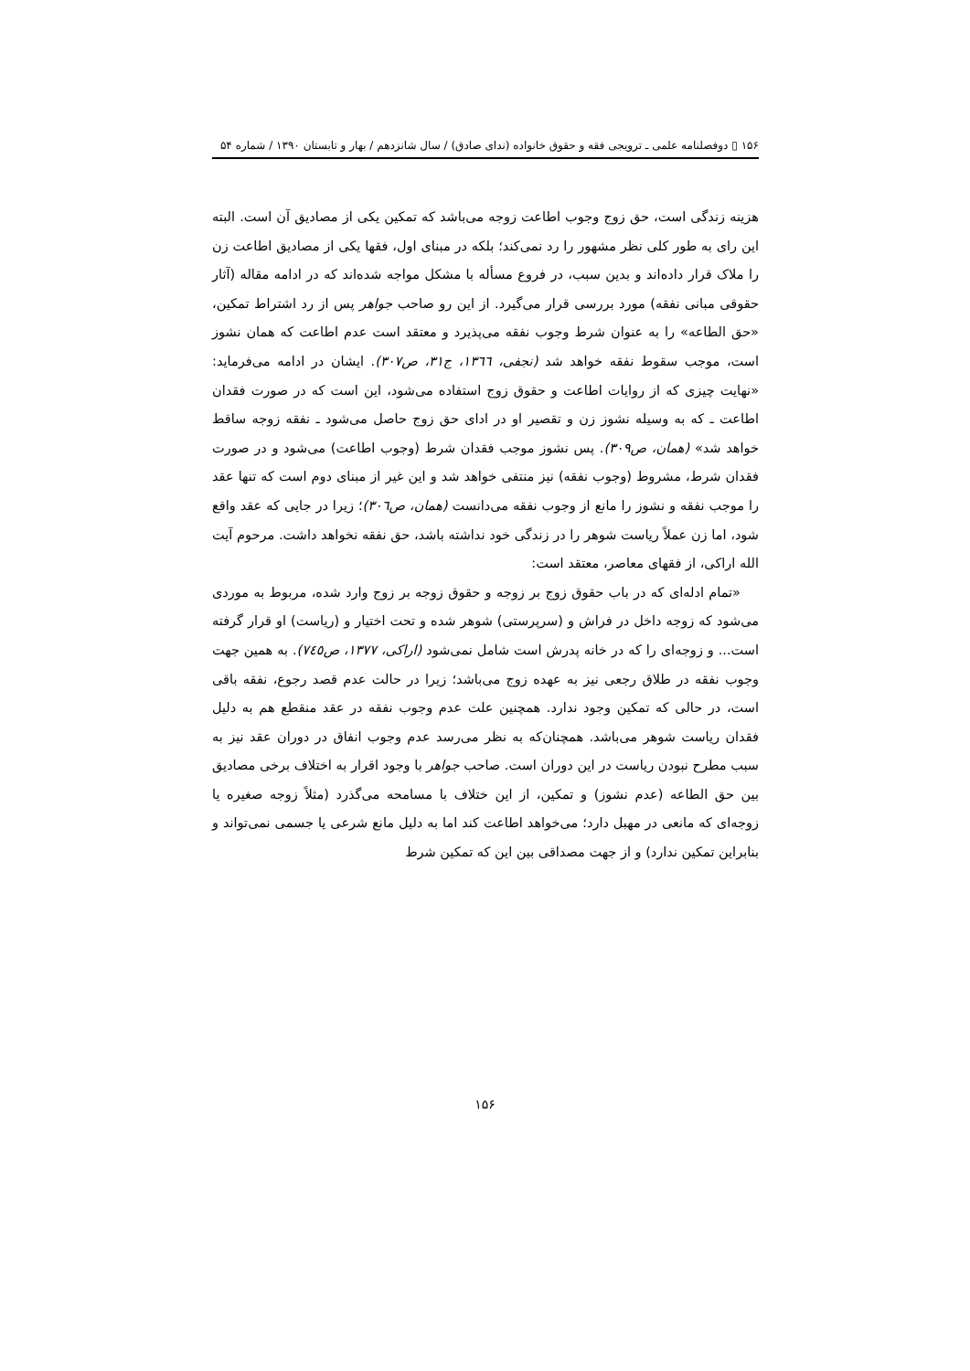۱۵۶ ▯ دوفصلنامه علمی ـ ترویجی فقه و حقوق خانواده (ندای صادق) / سال شانزدهم / بهار و تابستان ۱۳۹۰ / شماره ۵۴
هزینه زندگی است، حق زوج وجوب اطاعت زوجه می‌باشد که تمکین یکی از مصادیق آن است. البته این رای به طور کلی نظر مشهور را رد نمی‌کند؛ بلکه در مبنای اول، فقها یکی از مصادیق اطاعت زن را ملاک قرار داده‌اند و بدین سبب، در فروع مسأله با مشکل مواجه شده‌اند که در ادامه مقاله (آثار حقوقی مبانی نفقه) مورد بررسی قرار می‌گیرد. از این رو صاحب جواهر پس از رد اشتراط تمکین، «حق الطاعه» را به عنوان شرط وجوب نفقه می‌پذیرد و معتقد است عدم اطاعت که همان نشوز است، موجب سقوط نفقه خواهد شد (نجفی، ١٣٦٦، ج٣١، ص٣٠٧). ایشان در ادامه می‌فرماید: «نهایت چیزی که از روایات اطاعت و حقوق زوج استفاده می‌شود، این است که در صورت فقدان اطاعت ـ که به وسیله نشوز زن و تقصیر او در ادای حق زوج حاصل می‌شود ـ نفقه زوجه ساقط خواهد شد» (همان، ص٣٠٩). پس نشوز موجب فقدان شرط (وجوب اطاعت) می‌شود و در صورت فقدان شرط، مشروط (وجوب نفقه) نیز منتفی خواهد شد و این غیر از مبنای دوم است که تنها عقد را موجب نفقه و نشوز را مانع از وجوب نفقه می‌دانست (همان، ص٣٠٦)؛ زیرا در جایی که عقد واقع شود، اما زن عملاً ریاست شوهر را در زندگی خود نداشته باشد، حق نفقه نخواهد داشت. مرحوم آیت الله اراکی، از فقهای معاصر، معتقد است:
«تمام ادله‌ای که در باب حقوق زوج بر زوجه و حقوق زوجه بر زوج وارد شده، مربوط به موردی می‌شود که زوجه داخل در فراش و (سرپرستی) شوهر شده و تحت اختیار و (ریاست) او قرار گرفته است... و زوجه‌ای را که در خانه پدرش است شامل نمی‌شود (اراکی، ١٣٧٧، ص٧٤٥). به همین جهت وجوب نفقه در طلاق رجعی نیز به عهده زوج می‌باشد؛ زیرا در حالت عدم قصد رجوع، نفقه باقی است، در حالی که تمکین وجود ندارد. همچنین علت عدم وجوب نفقه در عقد منقطع هم به دلیل فقدان ریاست شوهر می‌باشد. همچنان‌که به نظر می‌رسد عدم وجوب انفاق در دوران عقد نیز به سبب مطرح نبودن ریاست در این دوران است. صاحب جواهر با وجود اقرار به اختلاف برخی مصادیق بین حق الطاعه (عدم نشوز) و تمکین، از این ختلاف با مسامحه می‌گذرد (مثلاً زوجه صغیره یا زوجه‌ای که مانعی در مهبل دارد؛ می‌خواهد اطاعت کند اما به دلیل مانع شرعی یا جسمی نمی‌تواند و بنابراین تمکین ندارد) و از جهت مصداقی بین این که تمکین شرط
۱۵۶